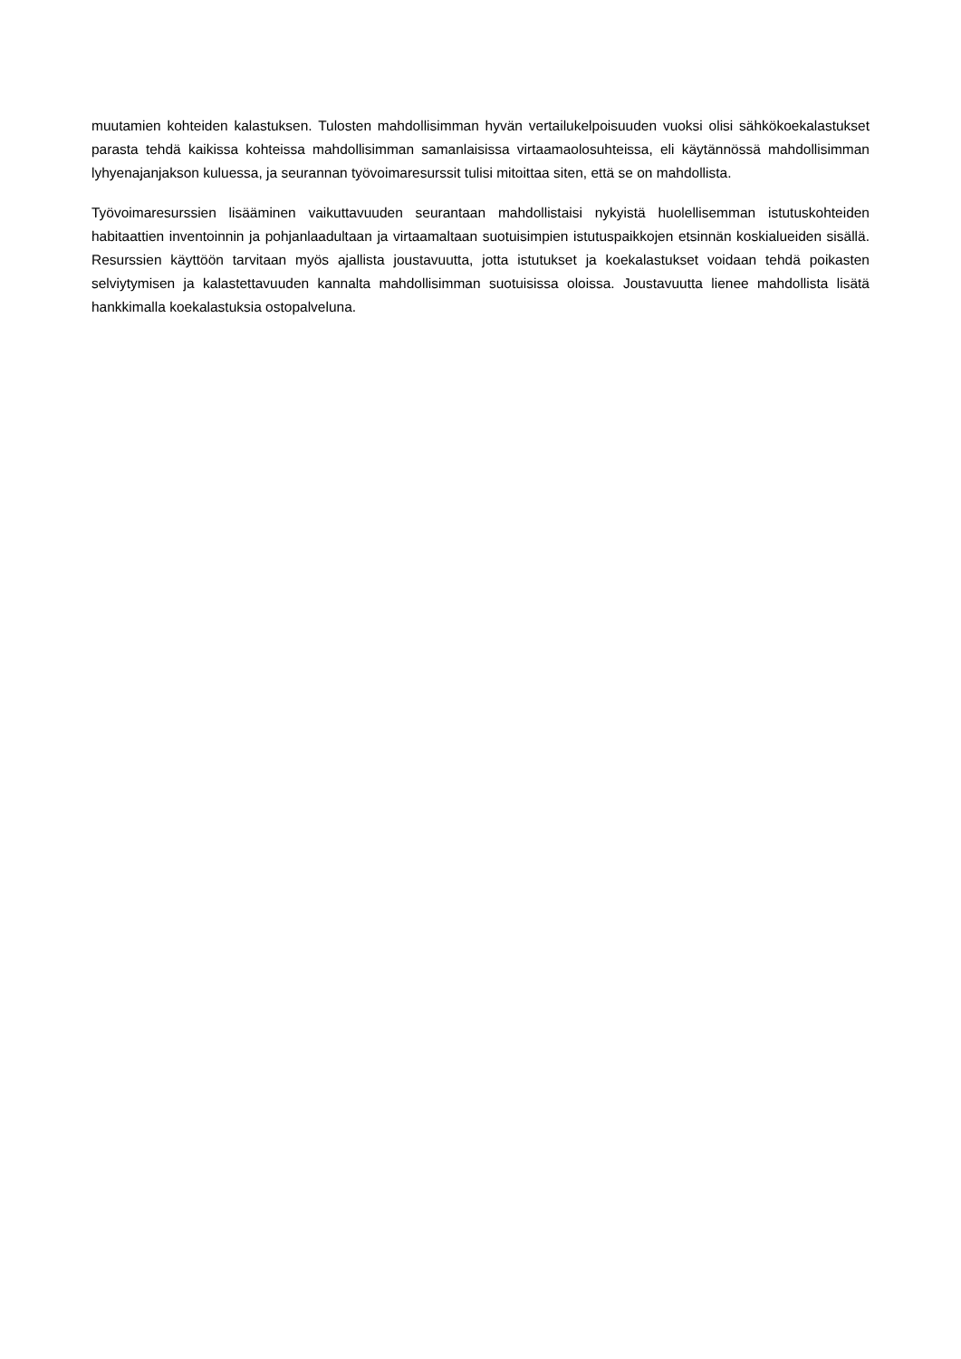muutamien kohteiden kalastuksen. Tulosten mahdollisimman hyvän vertailukelpoisuuden vuoksi olisi sähkökoekalastukset parasta tehdä kaikissa kohteissa mahdollisimman samanlaisissa virtaamaolosuhteissa, eli käytännössä mahdollisimman lyhyenajanjakson kuluessa, ja seurannan työvoimaresurssit tulisi mitoittaa siten, että se on mahdollista.
Työvoimaresurssien lisääminen vaikuttavuuden seurantaan mahdollistaisi nykyistä huolellisemman istutuskohteiden habitaattien inventoinnin ja pohjanlaadultaan ja virtaamaltaan suotuisimpien istutuspaikkojen etsinnän koskialueiden sisällä. Resurssien käyttöön tarvitaan myös ajallista joustavuutta, jotta istutukset ja koekalastukset voidaan tehdä poikasten selviytymisen ja kalastettavuuden kannalta mahdollisimman suotuisissa oloissa. Joustavuutta lienee mahdollista lisätä hankkimalla koekalastuksia ostopalveluna.